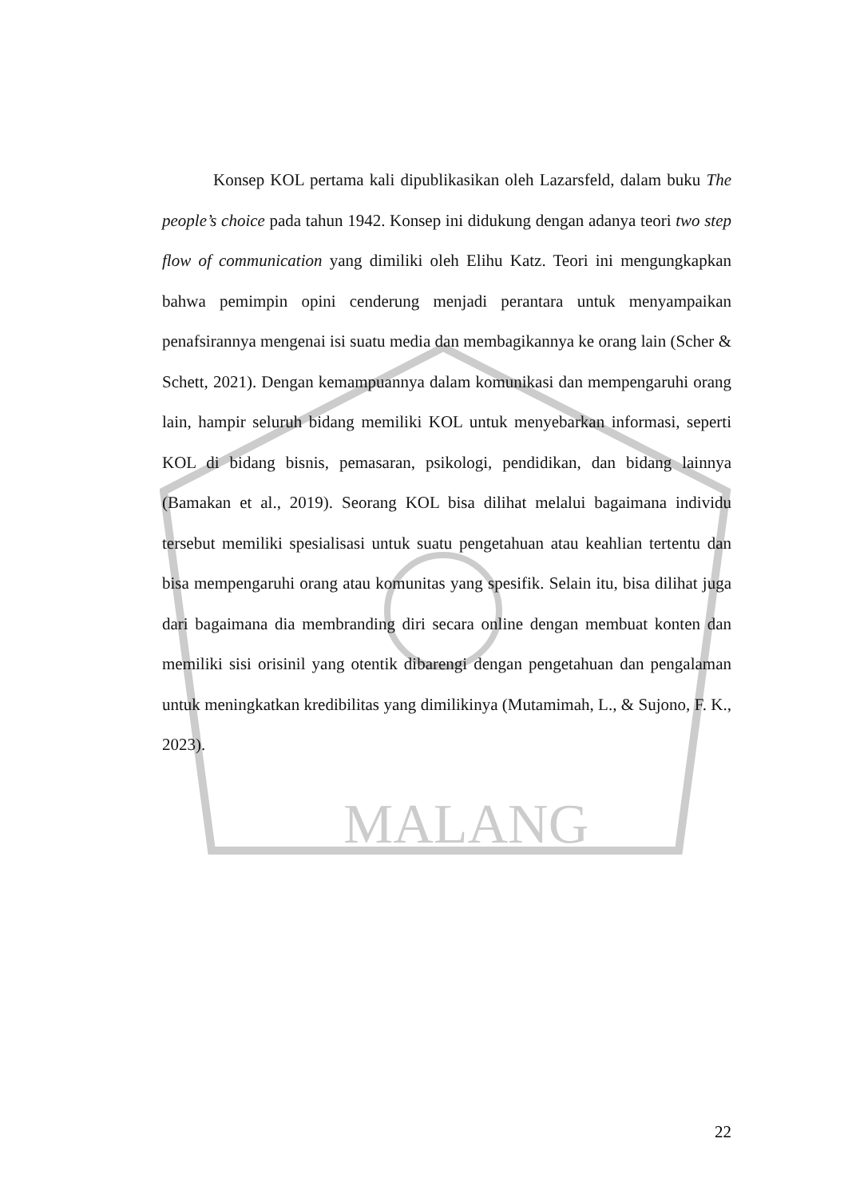MALANG
Konsep KOL pertama kali dipublikasikan oleh Lazarsfeld, dalam buku The people’s choice pada tahun 1942. Konsep ini didukung dengan adanya teori two step flow of communication yang dimiliki oleh Elihu Katz. Teori ini mengungkapkan bahwa pemimpin opini cenderung menjadi perantara untuk menyampaikan penafsirannya mengenai isi suatu media dan membagikannya ke orang lain (Scher & Schett, 2021). Dengan kemampuannya dalam komunikasi dan mempengaruhi orang lain, hampir seluruh bidang memiliki KOL untuk menyebarkan informasi, seperti KOL di bidang bisnis, pemasaran, psikologi, pendidikan, dan bidang lainnya (Bamakan et al., 2019). Seorang KOL bisa dilihat melalui bagaimana individu tersebut memiliki spesialisasi untuk suatu pengetahuan atau keahlian tertentu dan bisa mempengaruhi orang atau komunitas yang spesifik. Selain itu, bisa dilihat juga dari bagaimana dia membranding diri secara online dengan membuat konten dan memiliki sisi orisinil yang otentik dibarengi dengan pengetahuan dan pengalaman untuk meningkatkan kredibilitas yang dimilikinya (Mutamimah, L., & Sujono, F. K., 2023).
22